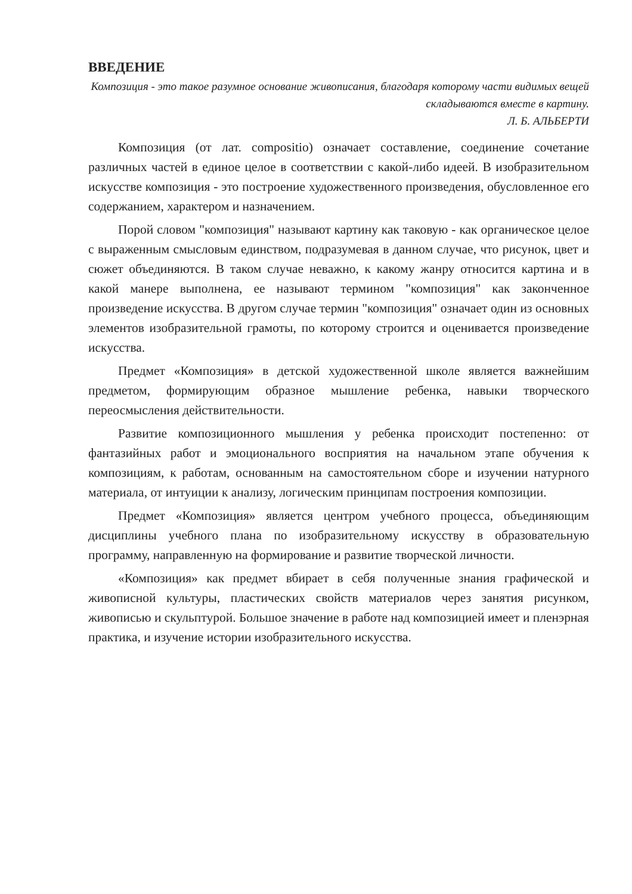ВВЕДЕНИЕ
Композиция - это такое разумное основание живописания, благодаря которому части видимых вещей складываются вместе в картину.
Л. Б. АЛЬБЕРТИ
Композиция (от лат. compositio) означает составление, соединение сочетание различных частей в единое целое в соответствии с какой-либо идеей. В изобразительном искусстве композиция - это построение художественного произведения, обусловленное его содержанием, характером и назначением.
Порой словом "композиция" называют картину как таковую - как органическое целое с выраженным смысловым единством, подразумевая в данном случае, что рисунок, цвет и сюжет объединяются. В таком случае неважно, к какому жанру относится картина и в какой манере выполнена, ее называют термином "композиция" как законченное произведение искусства. В другом случае термин "композиция" означает один из основных элементов изобразительной грамоты, по которому строится и оценивается произведение искусства.
Предмет «Композиция» в детской художественной школе является важнейшим предметом, формирующим образное мышление ребенка, навыки творческого переосмысления действительности.
Развитие композиционного мышления у ребенка происходит постепенно: от фантазийных работ и эмоционального восприятия на начальном этапе обучения к композициям, к работам, основанным на самостоятельном сборе и изучении натурного материала, от интуиции к анализу, логическим принципам построения композиции.
Предмет «Композиция» является центром учебного процесса, объединяющим дисциплины учебного плана по изобразительному искусству в образовательную программу, направленную на формирование и развитие творческой личности.
«Композиция» как предмет вбирает в себя полученные знания графической и живописной культуры, пластических свойств материалов через занятия рисунком, живописью и скульптурой. Большое значение в работе над композицией имеет и пленэрная практика, и изучение истории изобразительного искусства.